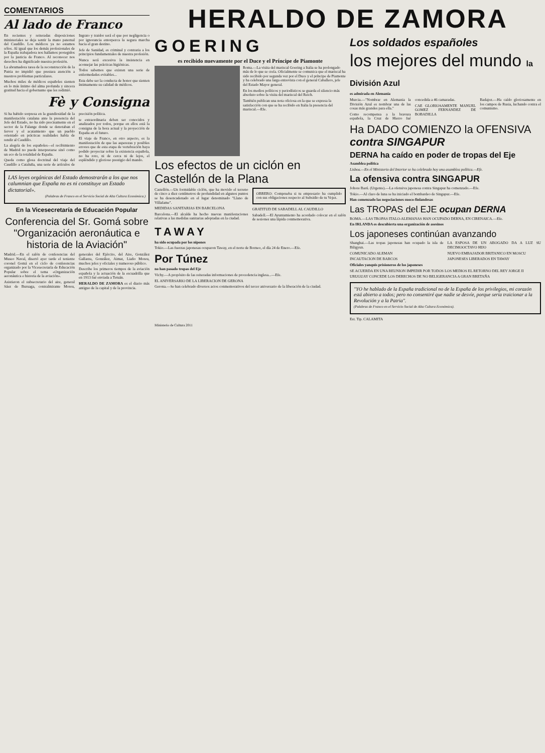COMENTARIOS
Al lado de Franco
En recientes y reiteradas disposiciones ministeriales se deja sentir la mano paternal del Caudillo. Los médicos ya no estamos sólos. Al igual que los demás profesionales de la España trabajadora nos hallamos protegidos por la justicia de Franco. Al reconocer nos derechos ha dignificado nuestra profesión.
La abrumadora tarea de la reconstrucción de la Patria no impidió que prestara atención a nuestros problemas particulares.
Muchos miles de médicos españoles sienten en lo más íntimo del alma profunda y sincera gratitud hacia el gobernante que les redimió.
Ingrato y traidor será el que por negligencia o por ignorancia entorpezca la segura marcha hacia el gran destino.
Jefe de Sanidad, es criminal y contraria a los principios fundamentales de nuestra profesión.
Nunca será excesiva la insistencia en aconsejar las prácticas higiénicas.
Todos sabemos que existen una serie de enfermedades evitables...
Esta debe ser la conducta de honor que sienten íntimamente su calidad de médicos.
Fè y Consigna
Si ha habido sorpresa en la grandiosidad de la manifestación catalana ante la presencia del Jefe del Estado, no ha sido precisamente en el sector de la Falange donde se denotaban el fervor y el acatamiento que un pueblo orientado en prácticas realidades había de rendir al Caudillo.
La alegría de los españoles—el recibimiento de Madrid no puede interpretarse sinó como un eco de la totalidad de España.
Queda como glosa doctrinal del viaje del Caudillo a Cataluña, una serie de artículos de precisión política.
te extraordinaria deben ser conocidos y analizados por todos, porque en ellos está la consigna de la hora actual y la proyección de España en el futuro.
El viaje de Franco, en otro aspecto, es la manifestación de que las asperezas y posibles errores que de esta etapa de vertebración haya podido proyectar sobre la existencia española, no ha roto, ni de cerca ni de lejos, el espléndido y glorioso prestigio del mando.
LAS leyes orgánicas del Estado demostrarán a los que nos calumnian que España no es ni constituye un Estado dictatorial».
(Palabras de Franco en el Servicio Social de Alta Cultura Económica.)
En la Vicesecretaría de Educación Popular
Conferencia del Sr. Gomá sobre "Organización aeronáutica e historia de la Aviación"
Madrid.—En el salón de conferencias del Museo Naval, disertó ayer tarde el teniente coronel Gomá en el ciclo de conferencias organizado por la Vicesecretaría de Educación Popular sobre el tema «Organización aeronáutica e historia de la aviación».
Asistieron el subsecretario del aire, general Sáez de Buruaga, contralmirante Moreu, generales del Ejército, del Aire, González Gallarza, González, Aimat, Liaño Moreu, muchos jefes y oficiales y numeroso público.
Describe los primeros tiempos de la aviación española y la actuación de la escuadrilla que en 1913 fué enviada a Tetuán.
HERALDO DE ZAMORA es el diario más antiguo de la capital y de la provincia.
HERALDO DE ZAMORA
GOERING
es recibido nuevamente por el Duce y el Príncipe de Piamonte
Roma.—La visita del mariscal Goering a Italia se ha prolongado más de lo que se creía. Oficialmente se comunica que el mariscal ha sido recibido por segunda vez por el Duce y el príncipe de Piamonte y ha celebrado una larga entrevista con el general Caballero, jefe del Estado Mayor general.
En los medios políticos y periodísticos se guarda el silencio más absoluto sobre la visita del mariscal del Reich.
También publican una nota oficiosa en la que se expresa la satisfacción con que se ha recibido en Italia la presencia del mariscal.—Efe.
Los efectos de un ciclón en Castellón de la Plana
Castellón.—Un formidable ciclón, que ha movido el terreno de cinco a diez centímetros de profundidad en algunos puntos se ha desencadenado en el lugar denominado "Llano de Villafame".
MEDIDAS SANITARIAS EN BARCELONA
Barcelona.—El alcalde ha hecho nuevas manifestaciones relativas a las medidas sanitarias adoptadas en la ciudad.
OBRERO: Comprueba si tu empresario ha cumplido con sus obligaciones respecto al Subsidio de tu Vejez.
GRATITUD DE SABADELL AL CAUDILLO
Sabadell.—El Ayuntamiento ha acordado colocar en el salón de sesiones una lápida conmemorativa.
TAWAY
ha sido ocupada por los nipones
Tokio.—Las fuerzas japonesas ocuparon Taway, en el norte de Borneo, el día 24 de Enero.—Efe.
Por Túnez
no han pasado tropas del Eje
Vichy.—A propósito de las reiteradas informaciones de procedencia inglesa...—Efe.
EL ANIVERSARIO DE LA LIBERACION DE GERONA
Gerona.—Se han celebrado diversos actos conmemorativos del tercer aniversario de la liberación de la ciudad.
Los soldados españoles
los mejores del mundo la División Azul
es admirada en Alemania
Murcia.—"Nombrar en Alemania la División Azul es nombrar una de las cosas más grandes para ella."
Como recompensa a la bravura española, la Cruz de Hierro fué concedida a 46 camaradas.
CAE GLORIOSAMENTE MANUEL GOMEZ FERNANDEZ DE BOBADILLA
Badajoz.—Ha caído gloriosamente en los campos de Rusia, luchando contra el comunismo.
Ha DADO COMIENZO la OFENSIVA contra SINGAPUR
DERNA ha caído en poder de tropas del Eje
Asamblea política
Lisboa.—En el Ministerio del Interior se ha celebrado hoy una asamblea política.—Efe.
La ofensiva contra SINGAPUR
Johore Barú. (Urgente).—La ofensiva japonesa contra Singapur ha comenzado.—Efe.
Tokio.—Al claro de luna se ha iniciado el bombardeo de Singapur.—Efe.
Han comenzado las negociaciones suoco-finlandesas
Las TROPAS del EJE ocupan DERNA
ROMA.—LAS TROPAS ITALO-ALEMANAS HAN OCUPADO DERNA, EN CIRENAICA.—Efe.
En IRLANDA es descubierta una organización de asesinos
Los japoneses continúan avanzando
Shanghai.—Las tropas japonesas han ocupado la isla de Biligyun.
COMUNICADO ALEMAN
INCAUTACION DE BARCOS
LA ESPOSA DE UN ABOGADO DA A LUZ SU DECIMOOCTAVO HIJO
NUEVO EMBAJADOR BRITANICO EN MOSCU
JAPONESES LIBERADOS EN TAWAY
Oficiales yanquis prisioneros de los japoneses
SE ACUERDA EN UNA REUNION IMPEDIR POR TODOS LOS MEDIOS EL RETORNO DEL REY JORGE II
URUGUAY CONCEDE LOS DERECHOS DE NO BELIGERANCIA A GRAN BRETAÑA
"YO he hablado de la España tradicional no de la España de los privilegios, mi corazón está abierto a todos; pero no consentiré que nadie se desvíe, porque sería traicionar a la Revolución y a la Patria".
(Palabras de Franco en el Servicio Social de Alta Cultura Económica).
Est. Tip. CALAMITA
Ministerio de Cultura 2011